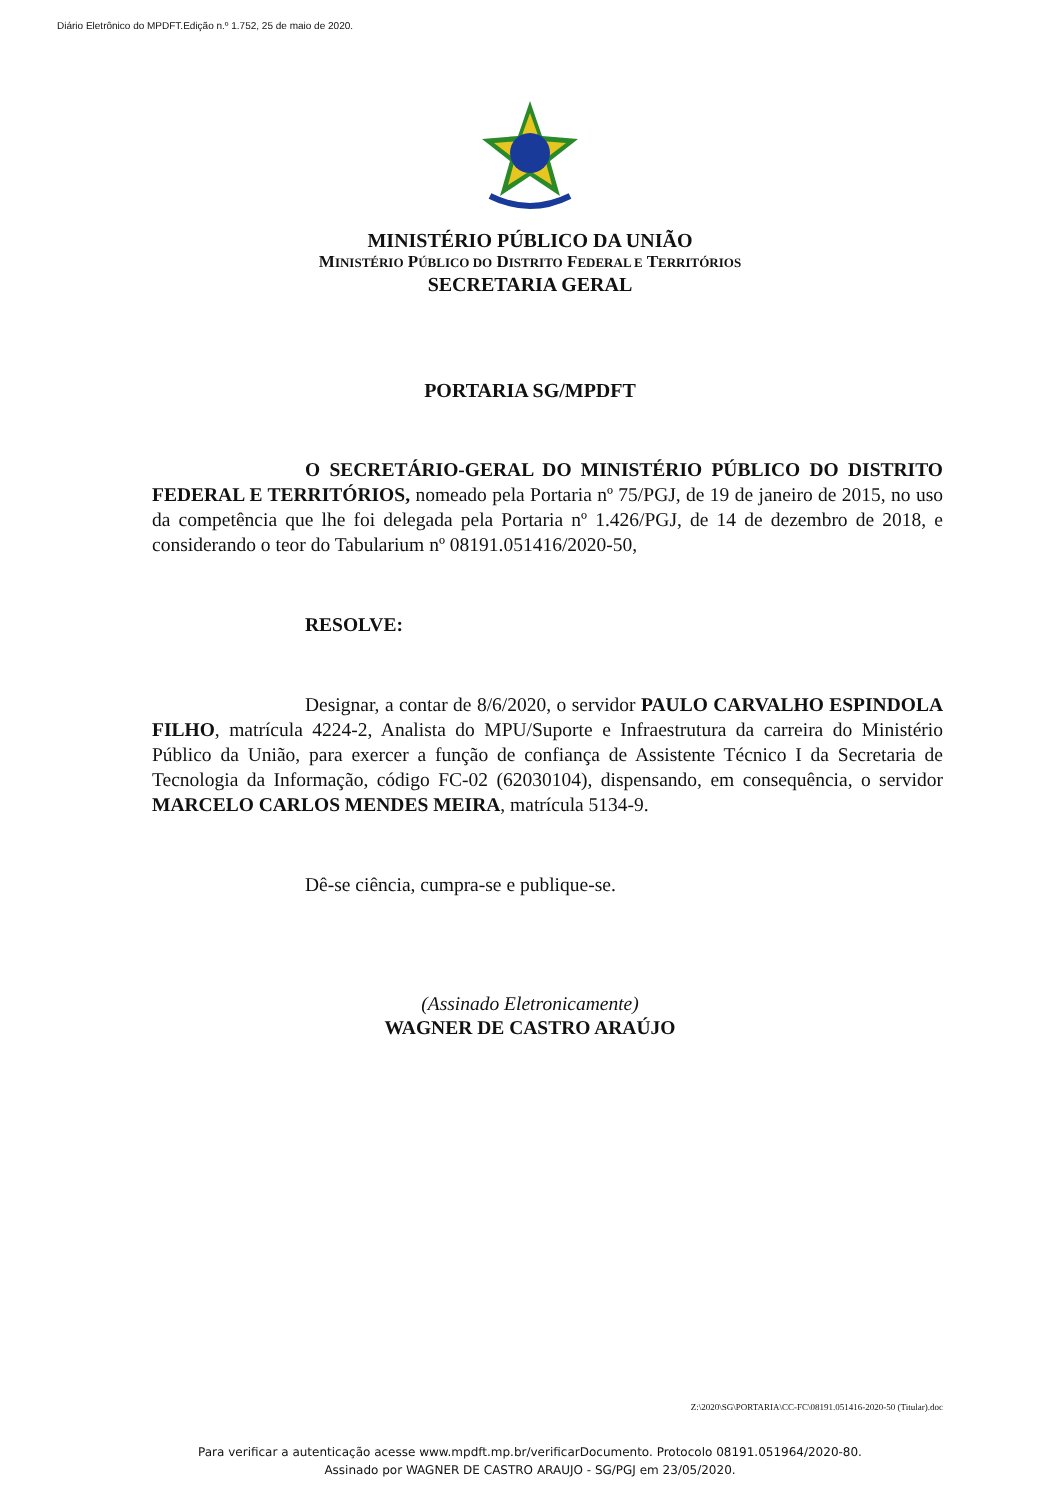Diário Eletrônico do MPDFT.Edição n.º 1.752, 25 de maio de 2020.
MINISTÉRIO PÚBLICO DA UNIÃO
MINISTÉRIO PÚBLICO DO DISTRITO FEDERAL E TERRITÓRIOS
SECRETARIA GERAL
PORTARIA SG/MPDFT
O SECRETÁRIO-GERAL DO MINISTÉRIO PÚBLICO DO DISTRITO FEDERAL E TERRITÓRIOS, nomeado pela Portaria nº 75/PGJ, de 19 de janeiro de 2015, no uso da competência que lhe foi delegada pela Portaria nº 1.426/PGJ, de 14 de dezembro de 2018, e considerando o teor do Tabularium nº 08191.051416/2020-50,
RESOLVE:
Designar, a contar de 8/6/2020, o servidor PAULO CARVALHO ESPINDOLA FILHO, matrícula 4224-2, Analista do MPU/Suporte e Infraestrutura da carreira do Ministério Público da União, para exercer a função de confiança de Assistente Técnico I da Secretaria de Tecnologia da Informação, código FC-02 (62030104), dispensando, em consequência, o servidor MARCELO CARLOS MENDES MEIRA, matrícula 5134-9.
Dê-se ciência, cumpra-se e publique-se.
(Assinado Eletronicamente)
WAGNER DE CASTRO ARAÚJO
Z:\2020\SG\PORTARIA\CC-FC\08191.051416-2020-50 (Titular).doc
Para verificar a autenticação acesse www.mpdft.mp.br/verificarDocumento. Protocolo 08191.051964/2020-80.
Assinado por WAGNER DE CASTRO ARAUJO - SG/PGJ em 23/05/2020.